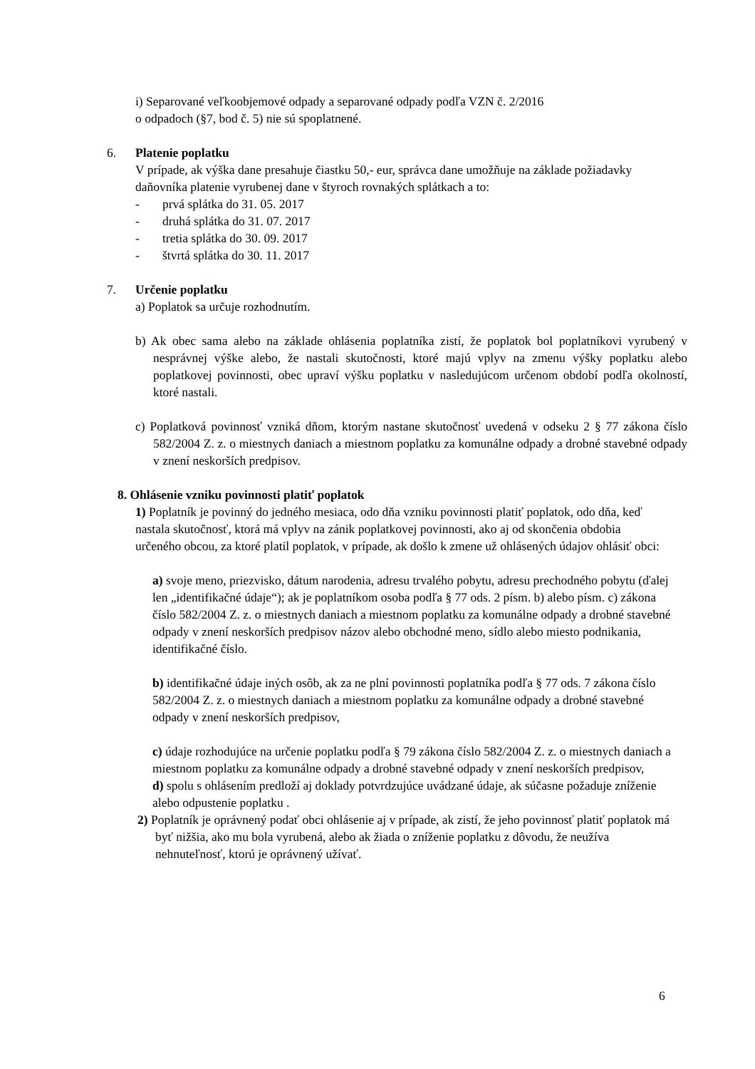i) Separované veľkoobjemové odpady a separované odpady podľa VZN č. 2/2016
o odpadoch (§7, bod č. 5) nie sú spoplatnené.
6. Platenie poplatku
V prípade, ak výška dane presahuje čiastku 50,- eur, správca dane umožňuje na základe požiadavky daňovníka platenie vyrubenej dane v štyroch rovnakých splátkach a to:
- prvá splátka do 31. 05. 2017
- druhá splátka do 31. 07. 2017
- tretia splátka do 30. 09. 2017
- štvrtá splátka do 30. 11. 2017
7. Určenie poplatku
a) Poplatok sa určuje rozhodnutím.
b) Ak obec sama alebo na základe ohlásenia poplatníka zistí, že poplatok bol poplatníkovi vyrubený v nesprávnej výške alebo, že nastali skutočnosti, ktoré majú vplyv na zmenu výšky poplatku alebo poplatkovej povinnosti, obec upraví výšku poplatku v nasledujúcom určenom období podľa okolností, ktoré nastali.
c) Poplatková povinnosť vzniká dňom, ktorým nastane skutočnosť uvedená v odseku 2 § 77 zákona číslo 582/2004 Z. z. o miestnych daniach a miestnom poplatku za komunálne odpady a drobné stavebné odpady v znení neskorších predpisov.
8. Ohlásenie vzniku povinnosti platiť poplatok
1) Poplatník je povinný do jedného mesiaca, odo dňa vzniku povinnosti platiť poplatok, odo dňa, keď nastala skutočnosť, ktorá má vplyv na zánik poplatkovej povinnosti, ako aj od skončenia obdobia určeného obcou, za ktoré platil poplatok, v prípade, ak došlo k zmene už ohlásených údajov ohlásiť obci:
a) svoje meno, priezvisko, dátum narodenia, adresu trvalého pobytu, adresu prechodného pobytu (ďalej len „identifikačné údaje“); ak je poplatníkom osoba podľa § 77 ods. 2 písm. b) alebo písm. c) zákona číslo 582/2004 Z. z. o miestnych daniach a miestnom poplatku za komunálne odpady a drobné stavebné odpady v znení neskorších predpisov názov alebo obchodné meno, sídlo alebo miesto podnikania, identifikačné číslo.
b) identifikačné údaje iných osôb, ak za ne plní povinnosti poplatníka podľa § 77 ods. 7 zákona číslo 582/2004 Z. z. o miestnych daniach a miestnom poplatku za komunálne odpady a drobné stavebné odpady v znení neskorších predpisov,
c) údaje rozhodujúce na určenie poplatku podľa § 79 zákona číslo 582/2004 Z. z. o miestnych daniach a miestnom poplatku za komunálne odpady a drobné stavebné odpady v znení neskorších predpisov,
d) spolu s ohlásením predloží aj doklady potvrdzujúce uvádzané údaje, ak súčasne požaduje zníženie alebo odpustenie poplatku .
2) Poplatník je oprávnený podať obci ohlásenie aj v prípade, ak zistí, že jeho povinnosť platiť poplatok má byť nižšia, ako mu bola vyrubená, alebo ak žiada o zníženie poplatku z dôvodu, že neužíva nehnuteľnosť, ktorú je oprávnený užívať.
6